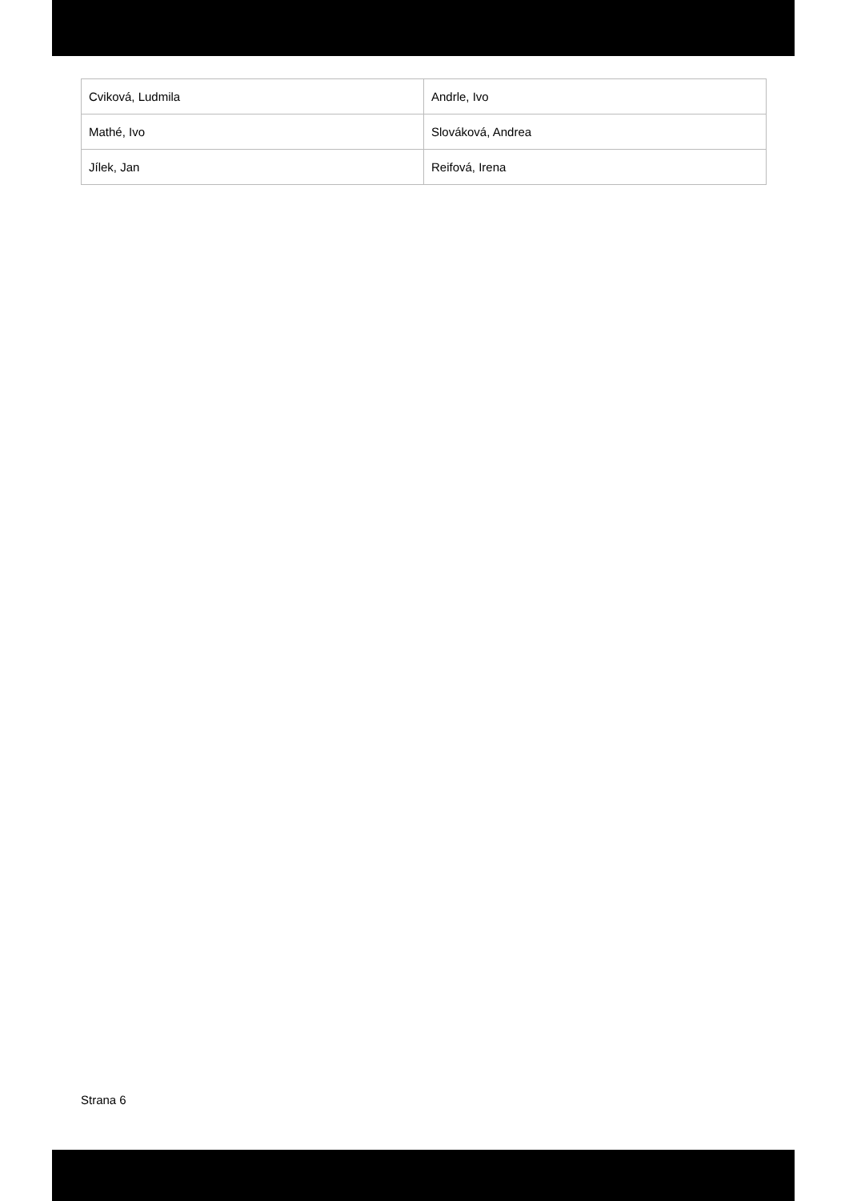| Cviková, Ludmila | Andrle, Ivo |
| Mathé, Ivo | Slováková, Andrea |
| Jílek, Jan | Reifová, Irena |
Strana 6